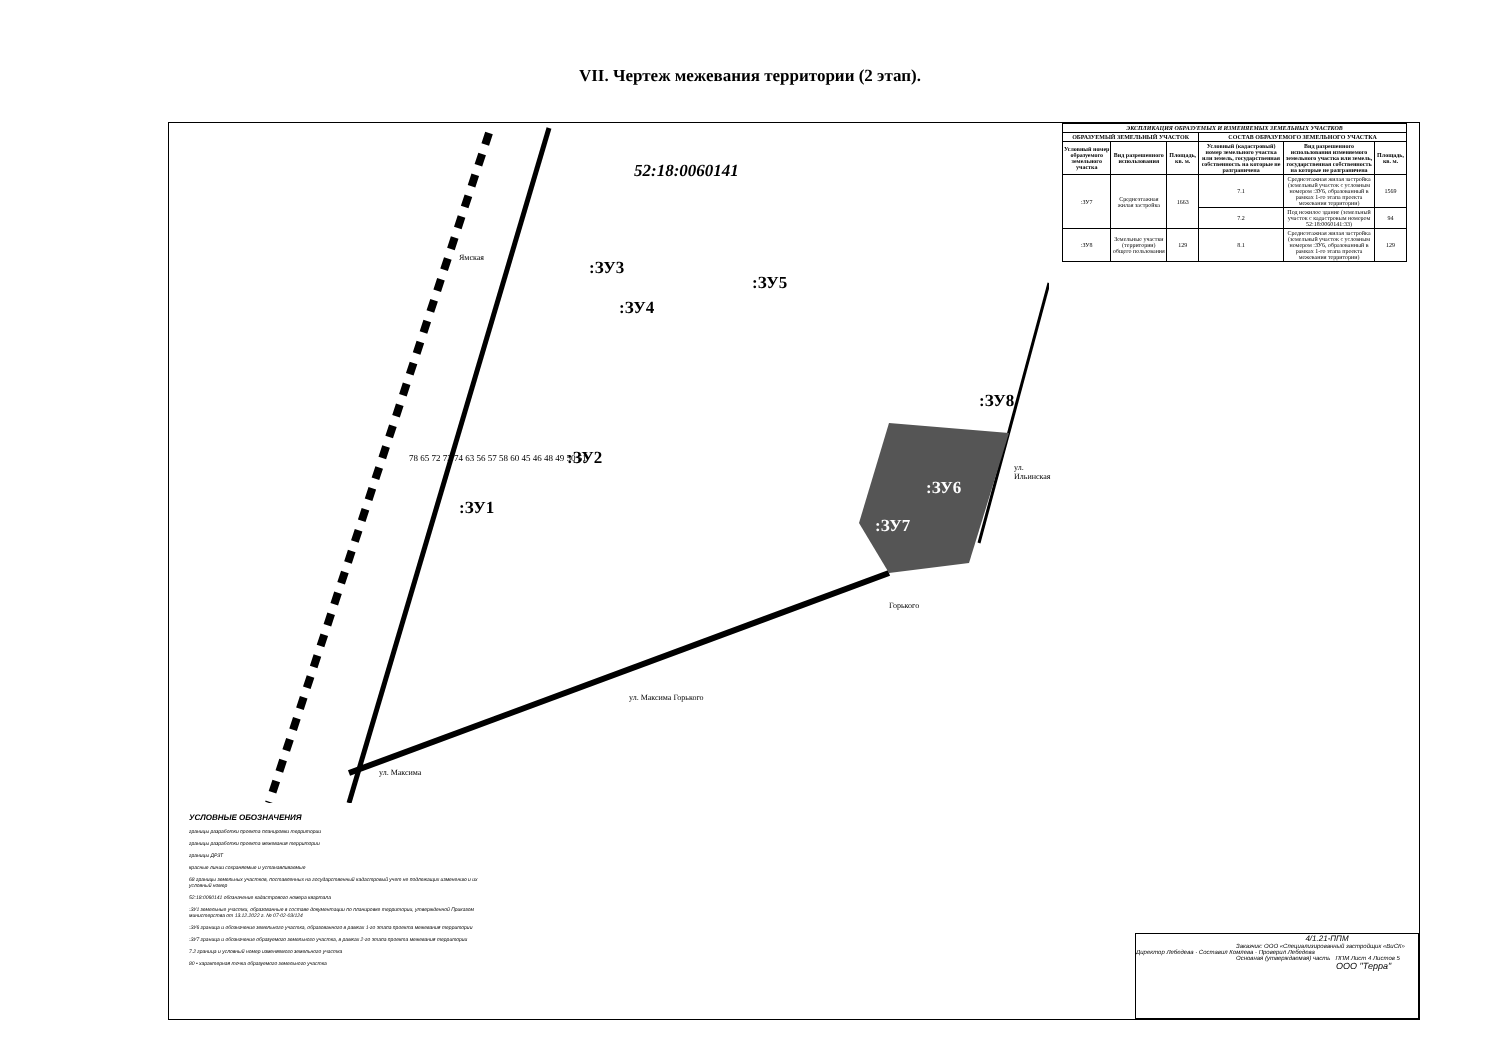VII. Чертеж межевания территории (2 этап).
52:18:0060141
:ЗУ3
:ЗУ4
:ЗУ5
:ЗУ2
:ЗУ1
:ЗУ6
:ЗУ7
:ЗУ8
Ямская
ул. Ильинская
ул. Максима Горького
ул. Максима
Горького
78 65 72 73 74 63 56 57 58 60 45 46 48 49 50 51
| ЭКСПЛИКАЦИЯ ОБРАЗУЕМЫХ И ИЗМЕНЯЕМЫХ ЗЕМЕЛЬНЫХ УЧАСТКОВ | | | | | |
| --- | --- | --- | --- | --- | --- |
| ОБРАЗУЕМЫЙ ЗЕМЕЛЬНЫЙ УЧАСТОК | | | СОСТАВ ОБРАЗУЕМОГО ЗЕМЕЛЬНОГО УЧАСТКА | | |
| Условный номер образуемого земельного участка | Вид разрешенного использования | Площадь, кв. м. | Условный (кадастровый) номер земельного участка или земель, государственная собственность на которые не разграничена | Вид разрешенного использования изменяемого земельного участка или земель, государственная собственность на которые не разграничена | Площадь, кв. м. |
| :ЗУ7 | Среднеэтажная жилая застройка | 1663 | 7.1 | Среднеэтажная жилая застройка (земельный участок с условным номером :ЗУ6, образованный в рамках 1-го этапа проекта межевания территории) | 1569 |
| | | | 7.2 | Под нежилое здание (земельный участок с кадастровым номером 52:18:0060141:33) | 94 |
| :ЗУ8 | Земельные участки (территории) общего пользования | 129 | 8.1 | Среднеэтажная жилая застройка (земельный участок с условным номером :ЗУ6, образованный в рамках 1-го этапа проекта межевания территории) | 129 |
УСЛОВНЫЕ ОБОЗНАЧЕНИЯ
границы разработки проекта планировки территории
границы разработки проекта межевания территории
границы ДРЗТ
красные линии сохраняемые и устанавливаемые
68 границы земельных участков, поставленных на государственный кадастровый учет не подлежащих изменению и их условный номер
52:18:0060141 обозначение кадастрового номера квартала
:ЗУ1 земельные участки, образованные в составе документации по планировке территории, утвержденной Приказом министерства от 13.12.2022 г. № 07-02-03/124
:ЗУ6 граница и обозначение земельного участка, образованного в рамках 1-го этапа проекта межевания территории
:ЗУ7 граница и обозначение образуемого земельного участка, в рамках 2-го этапа проекта межевания территории
7.2 граница и условный номер изменяемого земельного участка
80 • характерная точка образуемого земельного участка
4/1.21-ППМ
Заказчик: ООО «Специализированный застройщик «ВиСК»
Директор Лебедева · Составил Комлева · Проверил Лебедева
Основная (утверждаемая) часть ППМ Лист 4 Листов 5
ООО "Терра"